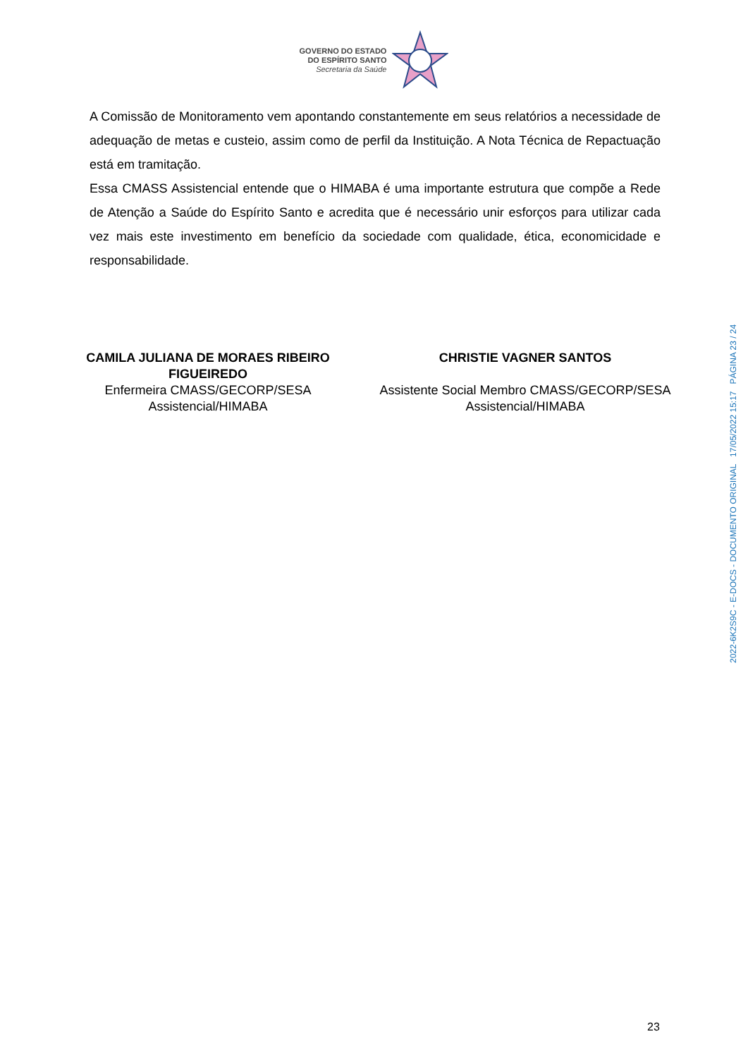GOVERNO DO ESTADO
DO ESPÍRITO SANTO
Secretaria da Saúde
A Comissão de Monitoramento vem apontando constantemente em seus relatórios a necessidade de adequação de metas e custeio, assim como de perfil da Instituição. A Nota Técnica de Repactuação está em tramitação.
Essa CMASS Assistencial entende que o HIMABA é uma importante estrutura que compõe a Rede de Atenção a Saúde do Espírito Santo e acredita que é necessário unir esforços para utilizar cada vez mais este investimento em benefício da sociedade com qualidade, ética, economicidade e responsabilidade.
CAMILA JULIANA DE MORAES RIBEIRO FIGUEIREDO
Enfermeira CMASS/GECORP/SESA Assistencial/HIMABA
CHRISTIE VAGNER SANTOS
Assistente Social Membro CMASS/GECORP/SESA Assistencial/HIMABA
2022-6K2S9C - E-DOCS - DOCUMENTO ORIGINAL 17/05/2022 15:17 PÁGINA 23 / 24
23